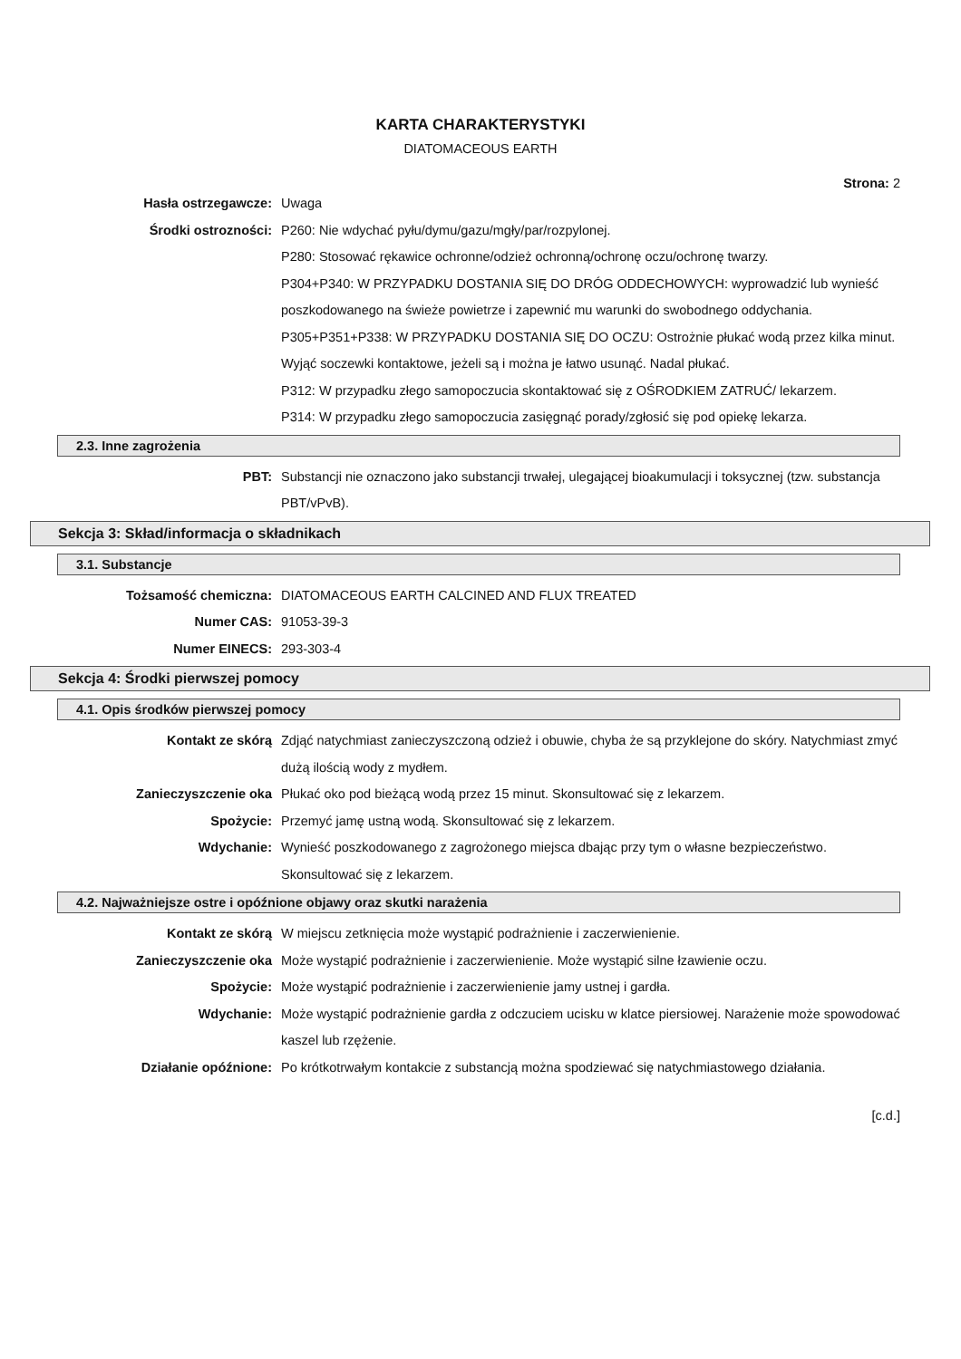KARTA CHARAKTERYSTYKI
DIATOMACEOUS EARTH
Strona: 2
Hasła ostrzegawcze: Uwaga
Środki ostrozności: P260: Nie wdychać pyłu/dymu/gazu/mgły/par/rozpylonej.
P280: Stosować rękawice ochronne/odzież ochronną/ochronę oczu/ochronę twarzy.
P304+P340: W PRZYPADKU DOSTANIA SIĘ DO DRÓG ODDECHOWYCH: wyprowadzić lub wynieść poszkodowanego na świeże powietrze i zapewnić mu warunki do swobodnego oddychania.
P305+P351+P338: W PRZYPADKU DOSTANIA SIĘ DO OCZU: Ostrożnie płukać wodą przez kilka minut. Wyjąć soczewki kontaktowe, jeżeli są i można je łatwo usunąć. Nadal płukać.
P312: W przypadku złego samopoczucia skontaktować się z OŚRODKIEM ZATRUĆ/ lekarzem.
P314: W przypadku złego samopoczucia zasięgnąć porady/zgłosić się pod opiekę lekarza.
2.3. Inne zagrożenia
PBT: Substancji nie oznaczono jako substancji trwałej, ulegającej bioakumulacji i toksycznej (tzw. substancja PBT/vPvB).
Sekcja 3: Skład/informacja o składnikach
3.1. Substancje
Tożsamość chemiczna: DIATOMACEOUS EARTH CALCINED AND FLUX TREATED
Numer CAS: 91053-39-3
Numer EINECS: 293-303-4
Sekcja 4: Środki pierwszej pomocy
4.1. Opis środków pierwszej pomocy
Kontakt ze skórą Zdjąć natychmiast zanieczyszczoną odzież i obuwie, chyba że są przyklejone do skóry. Natychmiast zmyć dużą ilością wody z mydłem.
Zanieczyszczenie oka Płukać oko pod bieżącą wodą przez 15 minut. Skonsultować się z lekarzem.
Spożycie: Przemyć jamę ustną wodą. Skonsultować się z lekarzem.
Wdychanie: Wynieść poszkodowanego z zagrożonego miejsca dbając przy tym o własne bezpieczeństwo. Skonsultować się z lekarzem.
4.2. Najważniejsze ostre i opóźnione objawy oraz skutki narażenia
Kontakt ze skórą W miejscu zetknięcia może wystąpić podrażnienie i zaczerwienienie.
Zanieczyszczenie oka Może wystąpić podrażnienie i zaczerwienienie. Może wystąpić silne łzawienie oczu.
Spożycie: Może wystąpić podrażnienie i zaczerwienienie jamy ustnej i gardła.
Wdychanie: Może wystąpić podrażnienie gardła z odczuciem ucisku w klatce piersiowej. Narażenie może spowodować kaszel lub rzężenie.
Działanie opóźnione: Po krótkotrwałym kontakcie z substancją można spodziewać się natychmiastowego działania.
[c.d.]